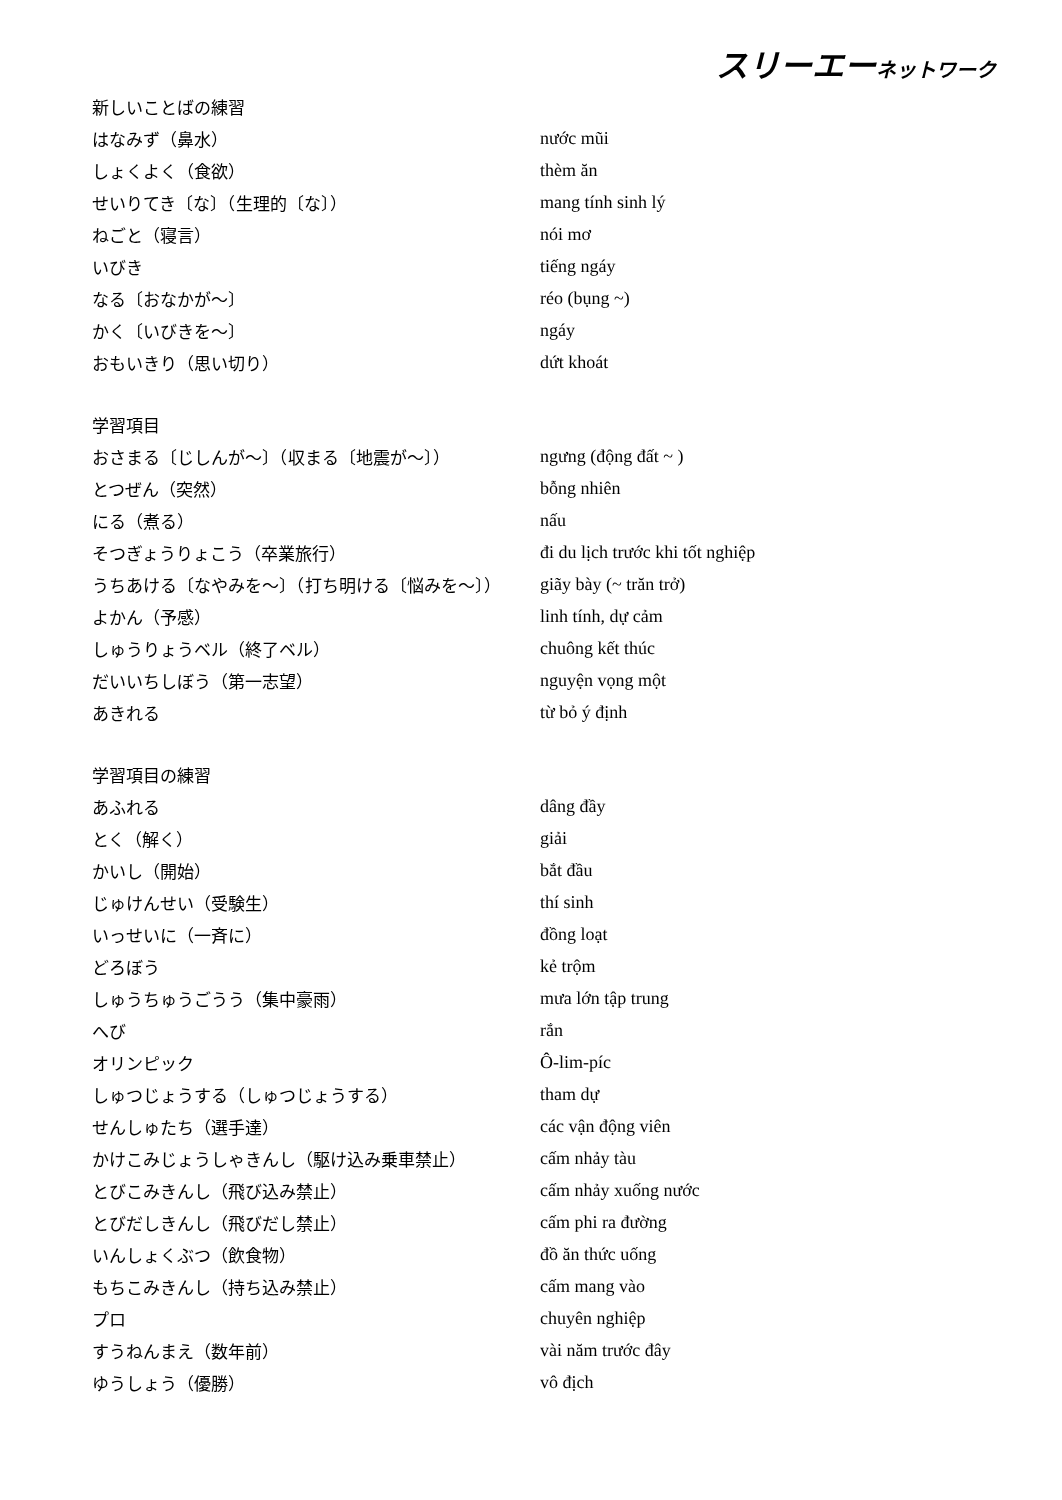スリーエーネットワーク
| 新しいことばの練習 | |
| はなみず（鼻水） | nước mũi |
| しょくよく（食欲） | thèm ăn |
| せいりてき〔な〕（生理的〔な〕） | mang tính sinh lý |
| ねごと（寝言） | nói mơ |
| いびき | tiếng ngáy |
| なる〔おなかが～〕 | réo (bụng ~) |
| かく〔いびきを～〕 | ngáy |
| おもいきり（思い切り） | dứt khoát |
| 学習項目 | |
| おさまる〔じしんが～〕（収まる〔地震が～〕） | ngưng (động đất ~ ) |
| とつぜん（突然） | bỗng nhiên |
| にる（煮る） | nấu |
| そつぎょうりょこう（卒業旅行） | đi du lịch trước khi tốt nghiệp |
| うちあける〔なやみを～〕（打ち明ける〔悩みを～〕） | giãy bày (~ trăn trở) |
| よかん（予感） | linh tính, dự cảm |
| しゅうりょうベル（終了ベル） | chuông kết thúc |
| だいいちしぼう（第一志望） | nguyện vọng một |
| あきれる | từ bỏ ý định |
| 学習項目の練習 | |
| あふれる | dâng đầy |
| とく（解く） | giải |
| かいし（開始） | bắt đầu |
| じゅけんせい（受験生） | thí sinh |
| いっせいに（一斉に） | đồng loạt |
| どろぼう | kẻ trộm |
| しゅうちゅうごうう（集中豪雨） | mưa lớn tập trung |
| へび | rắn |
| オリンピック | Ô-lim-píc |
| しゅつじょうする（しゅつじょうする） | tham dự |
| せんしゅたち（選手達） | các vận động viên |
| かけこみじょうしゃきんし（駆け込み乗車禁止） | cấm nhảy tàu |
| とびこみきんし（飛び込み禁止） | cấm nhảy xuống nước |
| とびだしきんし（飛びだし禁止） | cấm phi ra đường |
| いんしょくぶつ（飲食物） | đồ ăn thức uống |
| もちこみきんし（持ち込み禁止） | cấm mang vào |
| プロ | chuyên nghiệp |
| すうねんまえ（数年前） | vài năm trước đây |
| ゆうしょう（優勝） | vô địch |